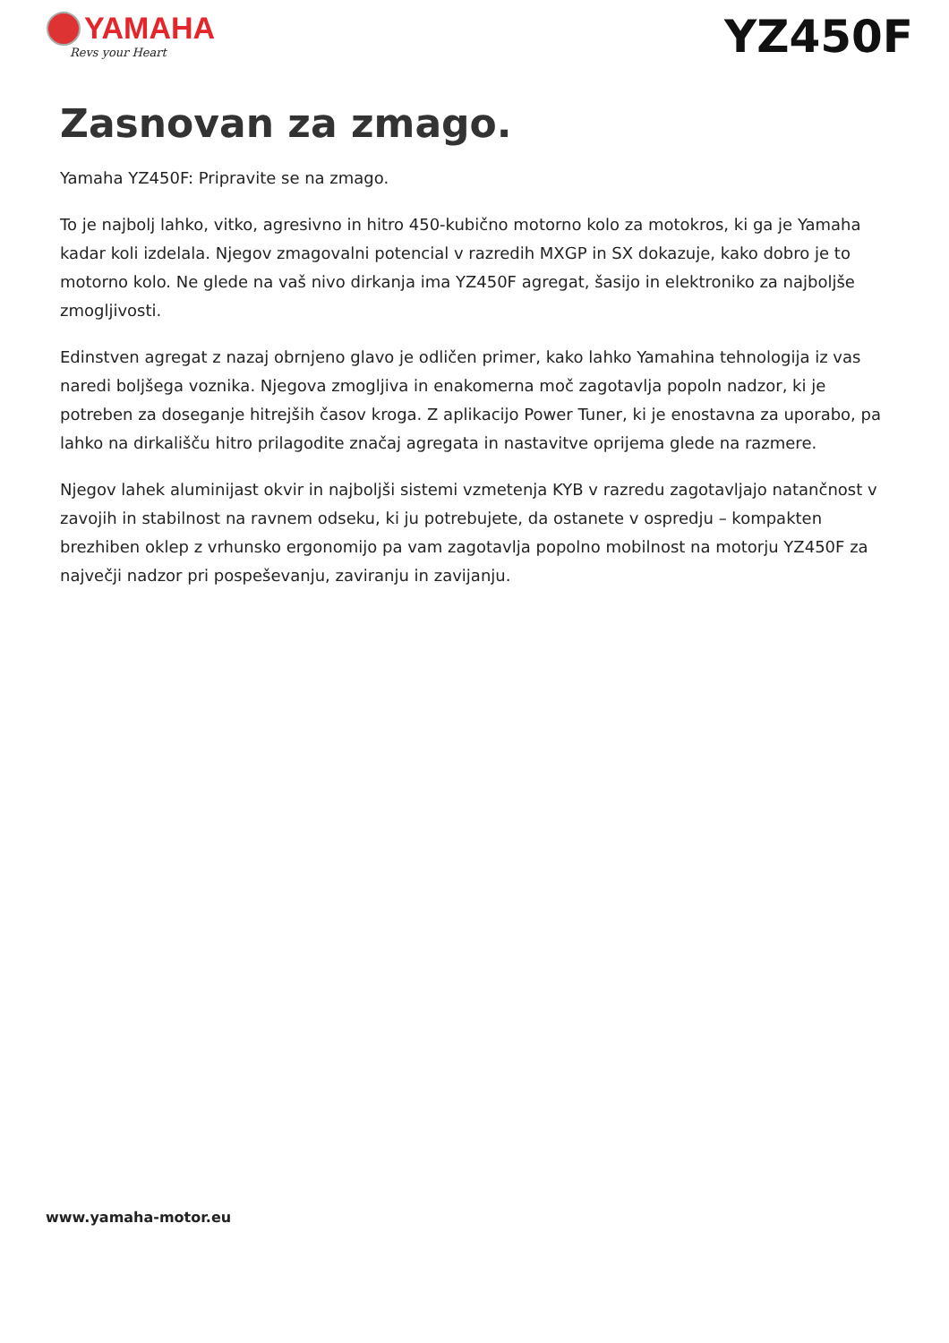YAMAHA
Revs your Heart
YZ450F
Zasnovan za zmago.
Yamaha YZ450F: Pripravite se na zmago.
To je najbolj lahko, vitko, agresivno in hitro 450-kubično motorno kolo za motokros, ki ga je Yamaha kadar koli izdelala. Njegov zmagovalni potencial v razredih MXGP in SX dokazuje, kako dobro je to motorno kolo. Ne glede na vaš nivo dirkanja ima YZ450F agregat, šasijo in elektroniko za najboljše zmogljivosti.
Edinstven agregat z nazaj obrnjeno glavo je odličen primer, kako lahko Yamahina tehnologija iz vas naredi boljšega voznika. Njegova zmogljiva in enakomerna moč zagotavlja popoln nadzor, ki je potreben za doseganje hitrejših časov kroga. Z aplikacijo Power Tuner, ki je enostavna za uporabo, pa lahko na dirkališču hitro prilagodite značaj agregata in nastavitve oprijema glede na razmere.
Njegov lahek aluminijast okvir in najboljši sistemi vzmetenja KYB v razredu zagotavljajo natančnost v zavojih in stabilnost na ravnem odseku, ki ju potrebujete, da ostanete v ospredju – kompakten brezhiben oklep z vrhunsko ergonomijo pa vam zagotavlja popolno mobilnost na motorju YZ450F za največji nadzor pri pospeševanju, zaviranju in zavijanju.
www.yamaha-motor.eu